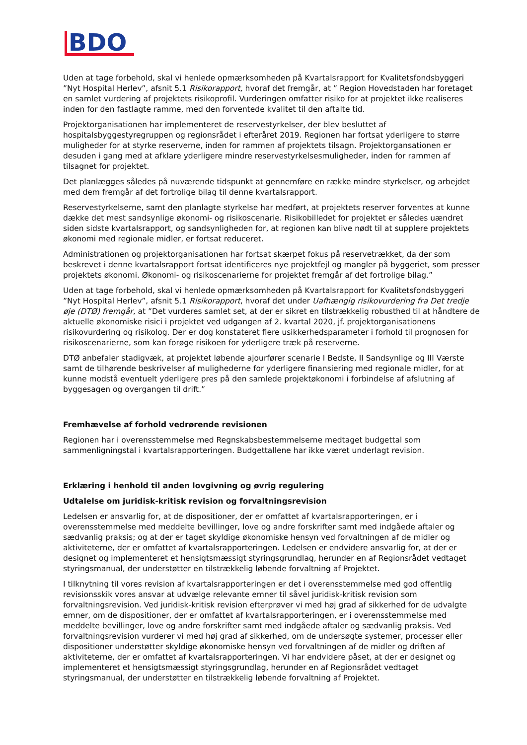BDO
Uden at tage forbehold, skal vi henlede opmærksomheden på Kvartalsrapport for Kvalitetsfondsbyggeri ”Nyt Hospital Herlev”, afsnit 5.1 Risikorapport, hvoraf det fremgår, at ” Region Hovedstaden har foretaget en samlet vurdering af projektets risikoprofil. Vurderingen omfatter risiko for at projektet ikke realiseres inden for den fastlagte ramme, med den forventede kvalitet til den aftalte tid.
Projektorganisationen har implementeret de reservestyrkelser, der blev besluttet af hospitalsbyggestyregruppen og regionsrådet i efteråret 2019. Regionen har fortsat yderligere to større muligheder for at styrke reserverne, inden for rammen af projektets tilsagn. Projektorgansationen er desuden i gang med at afklare yderligere mindre reservestyrkelsesmuligheder, inden for rammen af tilsagnet for projektet.
Det planlægges således på nuværende tidspunkt at gennemføre en række mindre styrkelser, og arbejdet med dem fremgår af det fortrolige bilag til denne kvartalsrapport.
Reservestyrkelserne, samt den planlagte styrkelse har medført, at projektets reserver forventes at kunne dække det mest sandsynlige økonomi- og risikoscenarie. Risikobilledet for projektet er således uændret siden sidste kvartalsrapport, og sandsynligheden for, at regionen kan blive nødt til at supplere projektets økonomi med regionale midler, er fortsat reduceret.
Administrationen og projektorganisationen har fortsat skærpet fokus på reservetrækket, da der som beskrevet i denne kvartalsrapport fortsat identificeres nye projektfejl og mangler på byggeriet, som presser projektets økonomi. Økonomi- og risikoscenarierne for projektet fremgår af det fortrolige bilag.”
Uden at tage forbehold, skal vi henlede opmærksomheden på Kvartalsrapport for Kvalitetsfondsbyggeri ”Nyt Hospital Herlev”, afsnit 5.1 Risikorapport, hvoraf det under Uafhængig risikovurdering fra Det tredje øje (DTØ) fremgår, at ”Det vurderes samlet set, at der er sikret en tilstrækkelig robusthed til at håndtere de aktuelle økonomiske risici i projektet ved udgangen af 2. kvartal 2020, jf. projektorganisationens risikovurdering og risikolog. Der er dog konstateret flere usikkerhedsparameter i forhold til prognosen for risikoscenarierne, som kan forøge risikoen for yderligere træk på reserverne.
DTØ anbefaler stadigvæk, at projektet løbende ajourfører scenarie I Bedste, II Sandsynlige og III Værste samt de tilhørende beskrivelser af mulighederne for yderligere finansiering med regionale midler, for at kunne modstå eventuelt yderligere pres på den samlede projektøkonomi i forbindelse af afslutning af byggesagen og overgangen til drift.”
Fremhævelse af forhold vedrørende revisionen
Regionen har i overensstemmelse med Regnskabsbestemmelserne medtaget budgettal som sammenligningstal i kvartalsrapporteringen. Budgettallene har ikke været underlagt revision.
Erklæring i henhold til anden lovgivning og øvrig regulering
Udtalelse om juridisk-kritisk revision og forvaltningsrevision
Ledelsen er ansvarlig for, at de dispositioner, der er omfattet af kvartalsrapporteringen, er i overensstemmelse med meddelte bevillinger, love og andre forskrifter samt med indgåede aftaler og sædvanlig praksis; og at der er taget skyldige økonomiske hensyn ved forvaltningen af de midler og aktiviteterne, der er omfattet af kvartalsrapporteringen. Ledelsen er endvidere ansvarlig for, at der er designet og implementeret et hensigtsmæssigt styringsgrundlag, herunder en af Regionsrådet vedtaget styringsmanual, der understøtter en tilstrækkelig løbende forvaltning af Projektet.
I tilknytning til vores revision af kvartalsrapporteringen er det i overensstemmelse med god offentlig revisionsskik vores ansvar at udvælge relevante emner til såvel juridisk-kritisk revision som forvaltningsrevision. Ved juridisk-kritisk revision efterprøver vi med høj grad af sikkerhed for de udvalgte emner, om de dispositioner, der er omfattet af kvartalsrapporteringen, er i overensstemmelse med meddelte bevillinger, love og andre forskrifter samt med indgåede aftaler og sædvanlig praksis. Ved forvaltningsrevision vurderer vi med høj grad af sikkerhed, om de undersøgte systemer, processer eller dispositioner understøtter skyldige økonomiske hensyn ved forvaltningen af de midler og driften af aktiviteterne, der er omfattet af kvartalsrapporteringen. Vi har endvidere påset, at der er designet og implementeret et hensigtsmæssigt styringsgrundlag, herunder en af Regionsrådet vedtaget styringsmanual, der understøtter en tilstrækkelig løbende forvaltning af Projektet.